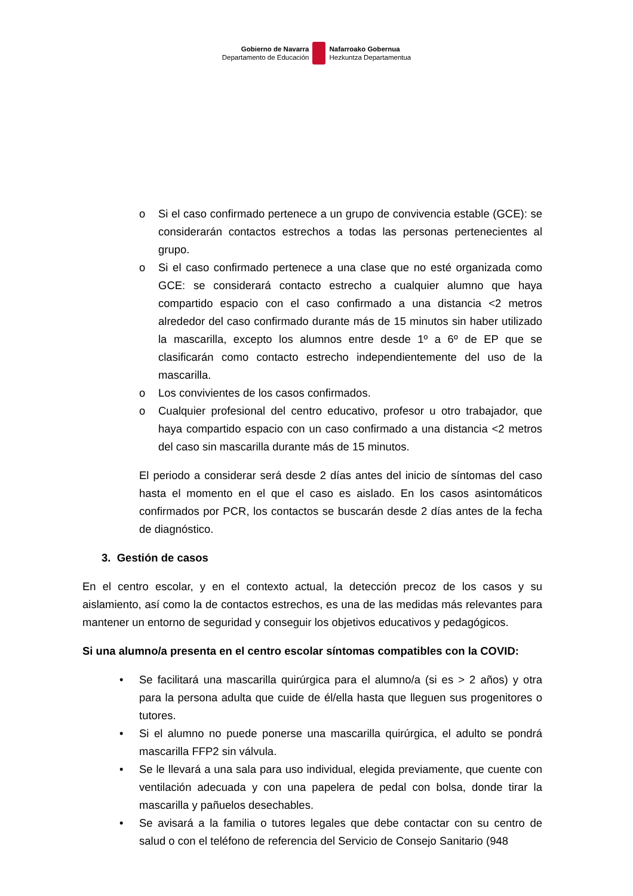Gobierno de Navarra
Departamento de Educación
Nafarroako Gobernua
Hezkuntza Departamentua
o Si el caso confirmado pertenece a un grupo de convivencia estable (GCE): se considerarán contactos estrechos a todas las personas pertenecientes al grupo.
o Si el caso confirmado pertenece a una clase que no esté organizada como GCE: se considerará contacto estrecho a cualquier alumno que haya compartido espacio con el caso confirmado a una distancia <2 metros alrededor del caso confirmado durante más de 15 minutos sin haber utilizado la mascarilla, excepto los alumnos entre desde 1º a 6º de EP que se clasificarán como contacto estrecho independientemente del uso de la mascarilla.
o Los convivientes de los casos confirmados.
o Cualquier profesional del centro educativo, profesor u otro trabajador, que haya compartido espacio con un caso confirmado a una distancia <2 metros del caso sin mascarilla durante más de 15 minutos.
El periodo a considerar será desde 2 días antes del inicio de síntomas del caso hasta el momento en el que el caso es aislado. En los casos asintomáticos confirmados por PCR, los contactos se buscarán desde 2 días antes de la fecha de diagnóstico.
3. Gestión de casos
En el centro escolar, y en el contexto actual, la detección precoz de los casos y su aislamiento, así como la de contactos estrechos, es una de las medidas más relevantes para mantener un entorno de seguridad y conseguir los objetivos educativos y pedagógicos.
Si una alumno/a presenta en el centro escolar síntomas compatibles con la COVID:
• Se facilitará una mascarilla quirúrgica para el alumno/a (si es > 2 años) y otra para la persona adulta que cuide de él/ella hasta que lleguen sus progenitores o tutores.
• Si el alumno no puede ponerse una mascarilla quirúrgica, el adulto se pondrá mascarilla FFP2 sin válvula.
• Se le llevará a una sala para uso individual, elegida previamente, que cuente con ventilación adecuada y con una papelera de pedal con bolsa, donde tirar la mascarilla y pañuelos desechables.
• Se avisará a la familia o tutores legales que debe contactar con su centro de salud o con el teléfono de referencia del Servicio de Consejo Sanitario (948